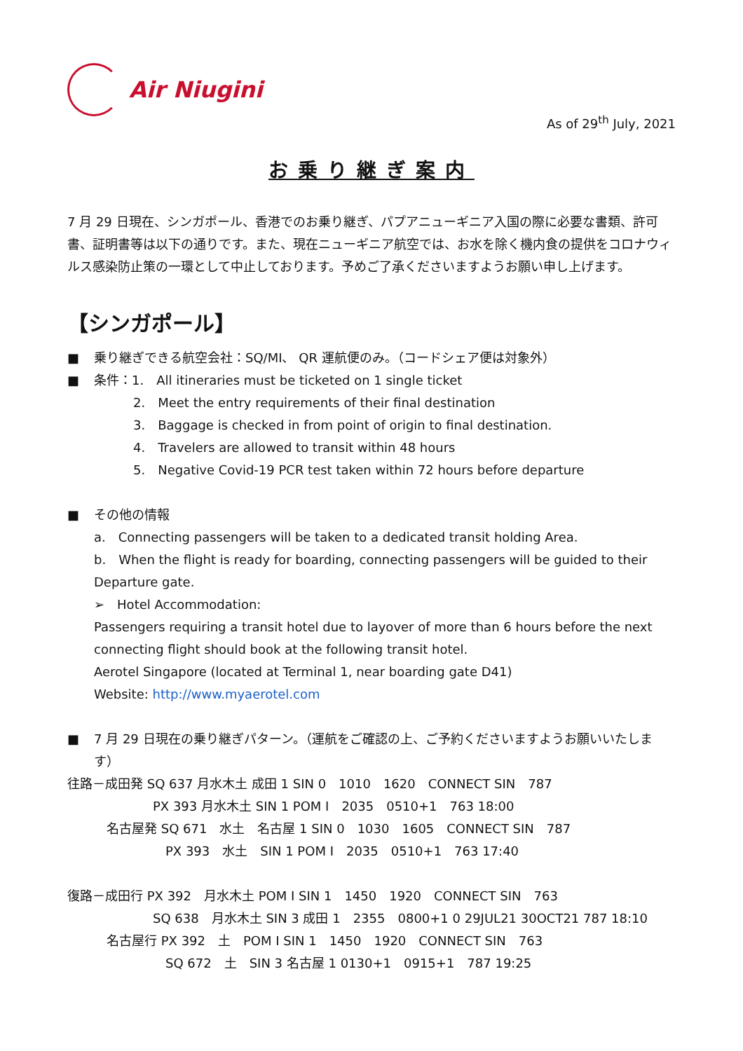Air Niugini
As of 29<sup>th</sup> July, 2021
お乗り継ぎ案内
7 月 29 日現在、シンガポール、香港でのお乗り継ぎ、パプアニューギニア入国の際に必要な書類、許可書、証明書等は以下の通りです。また、現在ニューギニア航空では、お水を除く機内食の提供をコロナウィルス感染防止策の一環として中止しております。予めご了承くださいますようお願い申し上げます。
【シンガポール】
■ 乗り継ぎできる航空会社：SQ/MI、 QR 運航便のみ。（コードシェア便は対象外）
■ 条件：1.　All itineraries must be ticketed on 1 single ticket
2.　Meet the entry requirements of their final destination
3.　Baggage is checked in from point of origin to final destination.
4.　Travelers are allowed to transit within 48 hours
5.　Negative Covid-19 PCR test taken within 72 hours before departure
■ その他の情報
a.　Connecting passengers will be taken to a dedicated transit holding Area.
b.　When the flight is ready for boarding, connecting passengers will be guided to their Departure gate.
➢　Hotel Accommodation:
Passengers requiring a transit hotel due to layover of more than 6 hours before the next connecting flight should book at the following transit hotel.
Aerotel Singapore (located at Terminal 1, near boarding gate D41)
Website: http://www.myaerotel.com
■ 7 月 29 日現在の乗り継ぎパターン。（運航をご確認の上、ご予約くださいますようお願いいたします）
往路－成田発 SQ 637 月水木土 成田 1 SIN 0　1010　1620　CONNECT SIN　787
PX 393 月水木土 SIN 1 POM I　2035　0510+1　763 18:00
名古屋発 SQ 671　水土　名古屋 1 SIN 0　1030　1605　CONNECT SIN　787
PX 393　水土　SIN 1 POM I　2035　0510+1　763 17:40
復路－成田行 PX 392　月水木土 POM I SIN 1　1450　1920　CONNECT SIN　763
SQ 638　月水木土 SIN 3 成田 1　2355　0800+1 0 29JUL21 30OCT21 787 18:10
名古屋行 PX 392　土　POM I SIN 1　1450　1920　CONNECT SIN　763
SQ 672　土　SIN 3 名古屋 1 0130+1　0915+1　787 19:25